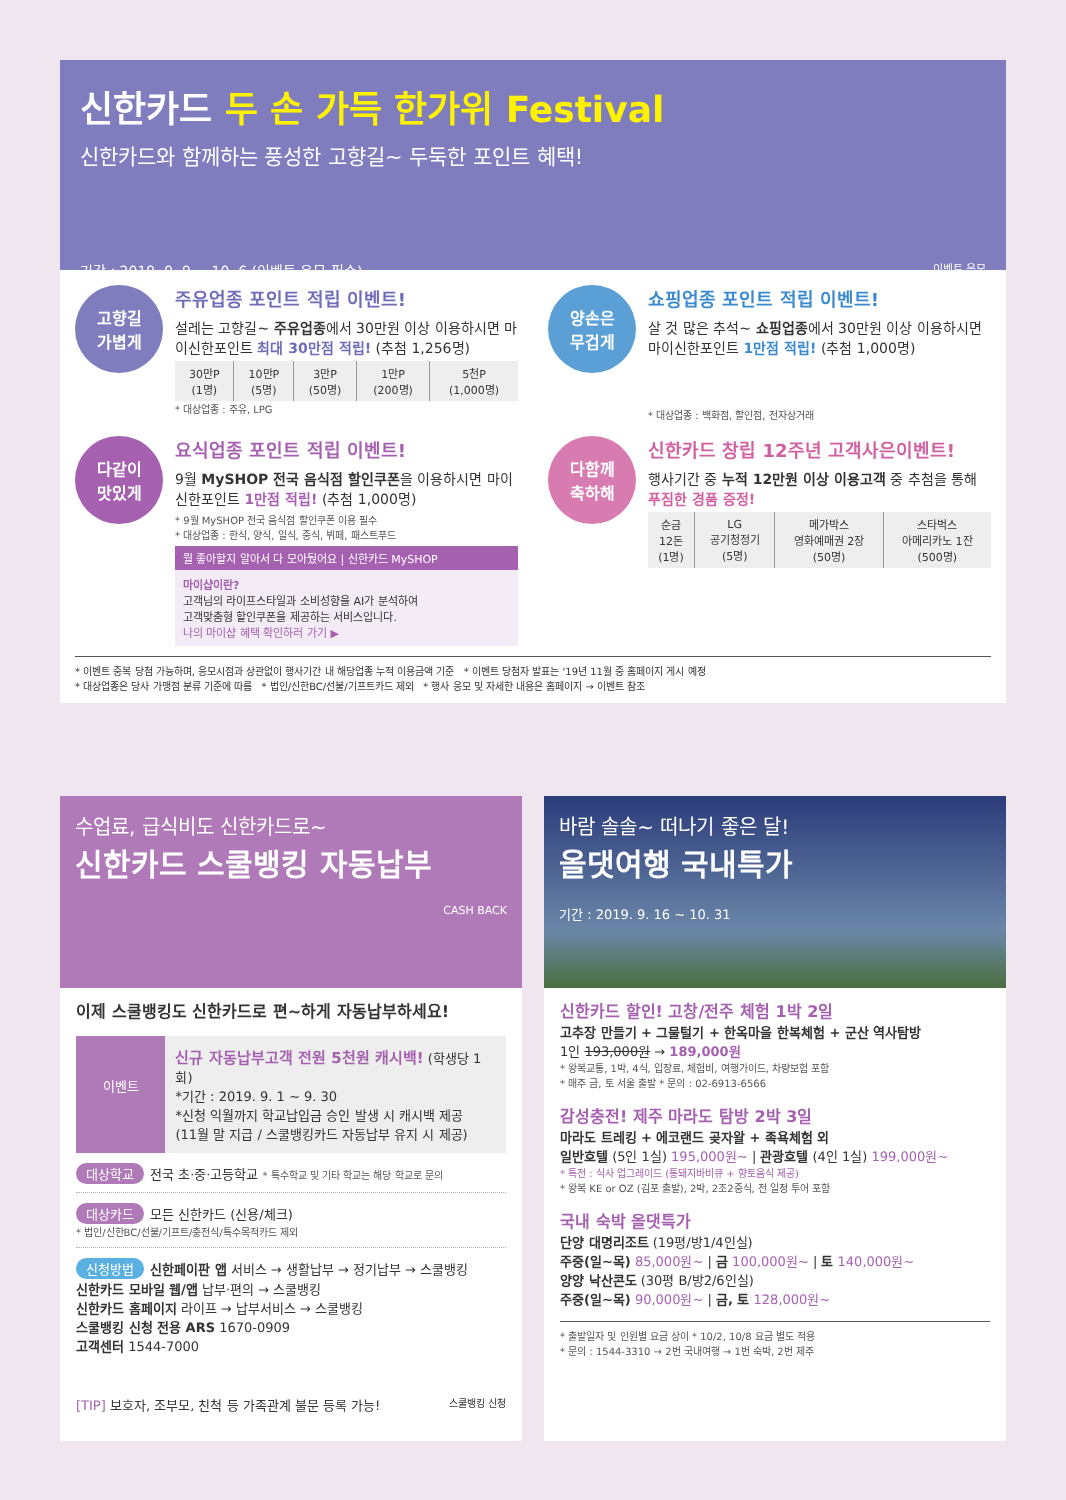신한카드 두 손 가득 한가위 Festival
신한카드와 함께하는 풍성한 고향길~ 두둑한 포인트 혜택!
기간 : 2019. 9. 9 ~ 10. 6 (이벤트 응모 필수) 이벤트 응모
고향길
가볍게
주유업종 포인트 적립 이벤트!
설레는 고향길~ 주유업종에서 30만원 이상 이용하시면 마이신한포인트 최대 30만점 적립! (추첨 1,256명)
| 30만P (1명) | 10만P (5명) | 3만P (50명) | 1만P (200명) | 5천P (1,000명) |
* 대상업종 : 주유, LPG
양손은
무겁게
쇼핑업종 포인트 적립 이벤트!
살 것 많은 추석~ 쇼핑업종에서 30만원 이상 이용하시면 마이신한포인트 1만점 적립! (추첨 1,000명)
* 대상업종 : 백화점, 할인점, 전자상거래
다같이
맛있게
요식업종 포인트 적립 이벤트!
9월 MySHOP 전국 음식점 할인쿠폰을 이용하시면 마이신한포인트 1만점 적립! (추첨 1,000명)
* 9월 MySHOP 전국 음식점 할인쿠폰 이용 필수
* 대상업종 : 한식, 양식, 일식, 중식, 뷔페, 패스트푸드
뭘 좋아할지 알아서 다 모아뒀어요 | 신한카드 MySHOP
마이샵이란?
고객님의 라이프스타일과 소비성향을 AI가 분석하여
고객맞춤형 할인쿠폰을 제공하는 서비스입니다.
나의 마이샵 혜택 확인하러 가기 ▶
다함께
축하해
신한카드 창립 12주년 고객사은이벤트!
행사기간 중 누적 12만원 이상 이용고객 중 추첨을 통해 푸짐한 경품 증정!
| 순금 12돈 (1명) | LG 공기청정기 (5명) | 메가박스 영화예매권 2장 (50명) | 스타벅스 아메리카노 1잔 (500명) |
* 이벤트 중복 당첨 가능하며, 응모시점과 상관없이 행사기간 내 해당업종 누적 이용금액 기준 * 이벤트 당첨자 발표는 '19년 11월 중 홈페이지 게시 예정
* 대상업종은 당사 가맹점 분류 기준에 따름 * 법인/신한BC/선불/기프트카드 제외 * 행사 응모 및 자세한 내용은 홈페이지 → 이벤트 참조
수업료, 급식비도 신한카드로~
신한카드 스쿨뱅킹 자동납부
CASH BACK
이제 스쿨뱅킹도 신한카드로 편~하게 자동납부하세요!
이벤트
신규 자동납부고객 전원 5천원 캐시백! (학생당 1회)
*기간 : 2019. 9. 1 ~ 9. 30
*신청 익월까지 학교납입금 승인 발생 시 캐시백 제공
(11월 말 지급 / 스쿨뱅킹카드 자동납부 유지 시 제공)
대상학교 전국 초·중·고등학교 * 특수학교 및 기타 학교는 해당 학교로 문의
대상카드 모든 신한카드 (신용/체크)
* 법인/신한BC/선불/기프트/충전식/특수목적카드 제외
신청방법 신한페이판 앱 서비스 → 생활납부 → 정기납부 → 스쿨뱅킹
신한카드 모바일 웹/앱 납부·편의 → 스쿨뱅킹
신한카드 홈페이지 라이프 → 납부서비스 → 스쿨뱅킹
스쿨뱅킹 신청 전용 ARS 1670-0909
고객센터 1544-7000
[TIP] 보호자, 조부모, 친척 등 가족관계 불문 등록 가능! 스쿨뱅킹 신청
바람 솔솔~ 떠나기 좋은 달!
올댓여행 국내특가
기간 : 2019. 9. 16 ~ 10. 31
신한카드 할인! 고창/전주 체험 1박 2일
고추장 만들기 + 그물털기 + 한옥마을 한복체험 + 군산 역사탐방
1인 193,000원 → 189,000원
* 왕복교통, 1박, 4식, 입장료, 체험비, 여행가이드, 차량보험 포함
* 매주 금, 토 서울 출발 * 문의 : 02-6913-6566
감성충전! 제주 마라도 탐방 2박 3일
마라도 트레킹 + 에코랜드 곶자왈 + 족욕체험 외
일반호텔 (5인 1실) 195,000원~ | 관광호텔 (4인 1실) 199,000원~
* 특전 : 식사 업그레이드 (통돼지바비큐 + 향토음식 제공)
* 왕복 KE or OZ (김포 출발), 2박, 2조2중식, 전 일정 투어 포함
국내 숙박 올댓특가
단양 대명리조트 (19평/방1/4인실)
주중(일~목) 85,000원~ | 금 100,000원~ | 토 140,000원~
양양 낙산콘도 (30평 B/방2/6인실)
주중(일~목) 90,000원~ | 금, 토 128,000원~
* 출발일자 및 인원별 요금 상이 * 10/2, 10/8 요금 별도 적용
* 문의 : 1544-3310 → 2번 국내여행 → 1번 숙박, 2번 제주